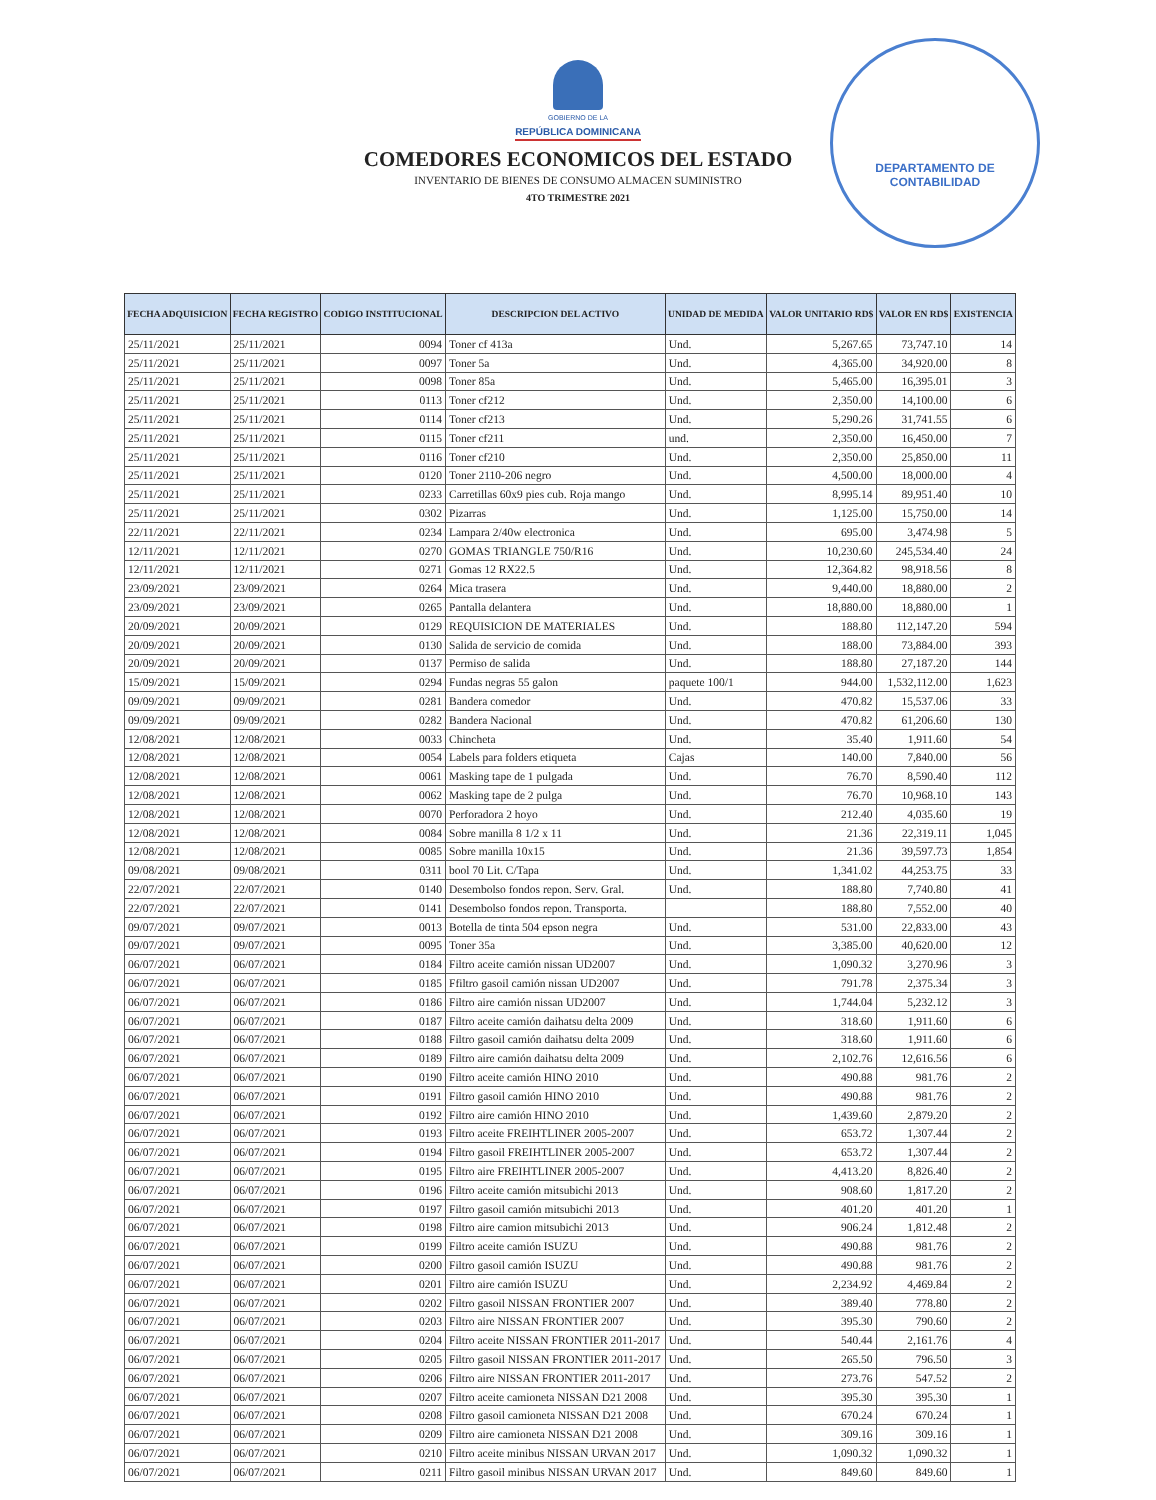DEPARTAMENTO DE
CONTABILIDAD
GOBIERNO DE LA
REPÚBLICA DOMINICANA
COMEDORES ECONOMICOS DEL ESTADO
INVENTARIO DE BIENES DE CONSUMO ALMACEN SUMINISTRO
4TO TRIMESTRE 2021
| FECHA ADQUISICION | FECHA REGISTRO | CODIGO INSTITUCIONAL | DESCRIPCION DEL ACTIVO | UNIDAD DE MEDIDA | VALOR UNITARIO RD$ | VALOR EN RD$ | EXISTENCIA |
| --- | --- | --- | --- | --- | --- | --- | --- |
| 25/11/2021 | 25/11/2021 | 0094 | Toner cf 413a | Und. | 5,267.65 | 73,747.10 | 14 |
| 25/11/2021 | 25/11/2021 | 0097 | Toner 5a | Und. | 4,365.00 | 34,920.00 | 8 |
| 25/11/2021 | 25/11/2021 | 0098 | Toner 85a | Und. | 5,465.00 | 16,395.01 | 3 |
| 25/11/2021 | 25/11/2021 | 0113 | Toner cf212 | Und. | 2,350.00 | 14,100.00 | 6 |
| 25/11/2021 | 25/11/2021 | 0114 | Toner cf213 | Und. | 5,290.26 | 31,741.55 | 6 |
| 25/11/2021 | 25/11/2021 | 0115 | Toner cf211 | und. | 2,350.00 | 16,450.00 | 7 |
| 25/11/2021 | 25/11/2021 | 0116 | Toner cf210 | Und. | 2,350.00 | 25,850.00 | 11 |
| 25/11/2021 | 25/11/2021 | 0120 | Toner 2110-206 negro | Und. | 4,500.00 | 18,000.00 | 4 |
| 25/11/2021 | 25/11/2021 | 0233 | Carretillas 60x9 pies cub. Roja mango | Und. | 8,995.14 | 89,951.40 | 10 |
| 25/11/2021 | 25/11/2021 | 0302 | Pizarras | Und. | 1,125.00 | 15,750.00 | 14 |
| 22/11/2021 | 22/11/2021 | 0234 | Lampara 2/40w electronica | Und. | 695.00 | 3,474.98 | 5 |
| 12/11/2021 | 12/11/2021 | 0270 | GOMAS TRIANGLE 750/R16 | Und. | 10,230.60 | 245,534.40 | 24 |
| 12/11/2021 | 12/11/2021 | 0271 | Gomas 12 RX22.5 | Und. | 12,364.82 | 98,918.56 | 8 |
| 23/09/2021 | 23/09/2021 | 0264 | Mica trasera | Und. | 9,440.00 | 18,880.00 | 2 |
| 23/09/2021 | 23/09/2021 | 0265 | Pantalla delantera | Und. | 18,880.00 | 18,880.00 | 1 |
| 20/09/2021 | 20/09/2021 | 0129 | REQUISICION DE MATERIALES | Und. | 188.80 | 112,147.20 | 594 |
| 20/09/2021 | 20/09/2021 | 0130 | Salida de servicio de comida | Und. | 188.00 | 73,884.00 | 393 |
| 20/09/2021 | 20/09/2021 | 0137 | Permiso de salida | Und. | 188.80 | 27,187.20 | 144 |
| 15/09/2021 | 15/09/2021 | 0294 | Fundas negras 55 galon | paquete 100/1 | 944.00 | 1,532,112.00 | 1,623 |
| 09/09/2021 | 09/09/2021 | 0281 | Bandera comedor | Und. | 470.82 | 15,537.06 | 33 |
| 09/09/2021 | 09/09/2021 | 0282 | Bandera Nacional | Und. | 470.82 | 61,206.60 | 130 |
| 12/08/2021 | 12/08/2021 | 0033 | Chincheta | Und. | 35.40 | 1,911.60 | 54 |
| 12/08/2021 | 12/08/2021 | 0054 | Labels para folders etiqueta | Cajas | 140.00 | 7,840.00 | 56 |
| 12/08/2021 | 12/08/2021 | 0061 | Masking tape de 1 pulgada | Und. | 76.70 | 8,590.40 | 112 |
| 12/08/2021 | 12/08/2021 | 0062 | Masking tape de 2 pulga | Und. | 76.70 | 10,968.10 | 143 |
| 12/08/2021 | 12/08/2021 | 0070 | Perforadora 2 hoyo | Und. | 212.40 | 4,035.60 | 19 |
| 12/08/2021 | 12/08/2021 | 0084 | Sobre manilla 8 1/2 x 11 | Und. | 21.36 | 22,319.11 | 1,045 |
| 12/08/2021 | 12/08/2021 | 0085 | Sobre manilla 10x15 | Und. | 21.36 | 39,597.73 | 1,854 |
| 09/08/2021 | 09/08/2021 | 0311 | bool 70 Lit. C/Tapa | Und. | 1,341.02 | 44,253.75 | 33 |
| 22/07/2021 | 22/07/2021 | 0140 | Desembolso fondos repon. Serv. Gral. | Und. | 188.80 | 7,740.80 | 41 |
| 22/07/2021 | 22/07/2021 | 0141 | Desembolso fondos repon. Transporta. | | 188.80 | 7,552.00 | 40 |
| 09/07/2021 | 09/07/2021 | 0013 | Botella de tinta 504 epson negra | Und. | 531.00 | 22,833.00 | 43 |
| 09/07/2021 | 09/07/2021 | 0095 | Toner 35a | Und. | 3,385.00 | 40,620.00 | 12 |
| 06/07/2021 | 06/07/2021 | 0184 | Filtro aceite camión nissan UD2007 | Und. | 1,090.32 | 3,270.96 | 3 |
| 06/07/2021 | 06/07/2021 | 0185 | Ffiltro gasoil camión nissan UD2007 | Und. | 791.78 | 2,375.34 | 3 |
| 06/07/2021 | 06/07/2021 | 0186 | Filtro aire camión nissan UD2007 | Und. | 1,744.04 | 5,232.12 | 3 |
| 06/07/2021 | 06/07/2021 | 0187 | Filtro aceite camión daihatsu delta 2009 | Und. | 318.60 | 1,911.60 | 6 |
| 06/07/2021 | 06/07/2021 | 0188 | Filtro gasoil camión daihatsu delta 2009 | Und. | 318.60 | 1,911.60 | 6 |
| 06/07/2021 | 06/07/2021 | 0189 | Filtro aire camión daihatsu delta 2009 | Und. | 2,102.76 | 12,616.56 | 6 |
| 06/07/2021 | 06/07/2021 | 0190 | Filtro aceite camión HINO 2010 | Und. | 490.88 | 981.76 | 2 |
| 06/07/2021 | 06/07/2021 | 0191 | Filtro gasoil camión HINO 2010 | Und. | 490.88 | 981.76 | 2 |
| 06/07/2021 | 06/07/2021 | 0192 | Filtro aire camión HINO 2010 | Und. | 1,439.60 | 2,879.20 | 2 |
| 06/07/2021 | 06/07/2021 | 0193 | Filtro aceite FREIHTLINER 2005-2007 | Und. | 653.72 | 1,307.44 | 2 |
| 06/07/2021 | 06/07/2021 | 0194 | Filtro gasoil FREIHTLINER 2005-2007 | Und. | 653.72 | 1,307.44 | 2 |
| 06/07/2021 | 06/07/2021 | 0195 | Filtro aire FREIHTLINER 2005-2007 | Und. | 4,413.20 | 8,826.40 | 2 |
| 06/07/2021 | 06/07/2021 | 0196 | Filtro aceite camión mitsubichi 2013 | Und. | 908.60 | 1,817.20 | 2 |
| 06/07/2021 | 06/07/2021 | 0197 | Filtro gasoil camión mitsubichi 2013 | Und. | 401.20 | 401.20 | 1 |
| 06/07/2021 | 06/07/2021 | 0198 | Filtro aire camion mitsubichi 2013 | Und. | 906.24 | 1,812.48 | 2 |
| 06/07/2021 | 06/07/2021 | 0199 | Filtro aceite camión ISUZU | Und. | 490.88 | 981.76 | 2 |
| 06/07/2021 | 06/07/2021 | 0200 | Filtro gasoil camión ISUZU | Und. | 490.88 | 981.76 | 2 |
| 06/07/2021 | 06/07/2021 | 0201 | Filtro aire camión ISUZU | Und. | 2,234.92 | 4,469.84 | 2 |
| 06/07/2021 | 06/07/2021 | 0202 | Filtro gasoil NISSAN FRONTIER 2007 | Und. | 389.40 | 778.80 | 2 |
| 06/07/2021 | 06/07/2021 | 0203 | Filtro aire NISSAN FRONTIER 2007 | Und. | 395.30 | 790.60 | 2 |
| 06/07/2021 | 06/07/2021 | 0204 | Filtro aceite NISSAN FRONTIER 2011-2017 | Und. | 540.44 | 2,161.76 | 4 |
| 06/07/2021 | 06/07/2021 | 0205 | Filtro gasoil NISSAN FRONTIER 2011-2017 | Und. | 265.50 | 796.50 | 3 |
| 06/07/2021 | 06/07/2021 | 0206 | Filtro aire NISSAN FRONTIER 2011-2017 | Und. | 273.76 | 547.52 | 2 |
| 06/07/2021 | 06/07/2021 | 0207 | Filtro aceite camioneta NISSAN D21 2008 | Und. | 395.30 | 395.30 | 1 |
| 06/07/2021 | 06/07/2021 | 0208 | Filtro gasoil camioneta NISSAN D21 2008 | Und. | 670.24 | 670.24 | 1 |
| 06/07/2021 | 06/07/2021 | 0209 | Filtro aire camioneta NISSAN D21 2008 | Und. | 309.16 | 309.16 | 1 |
| 06/07/2021 | 06/07/2021 | 0210 | Filtro aceite minibus NISSAN URVAN 2017 | Und. | 1,090.32 | 1,090.32 | 1 |
| 06/07/2021 | 06/07/2021 | 0211 | Filtro gasoil minibus NISSAN URVAN 2017 | Und. | 849.60 | 849.60 | 1 |